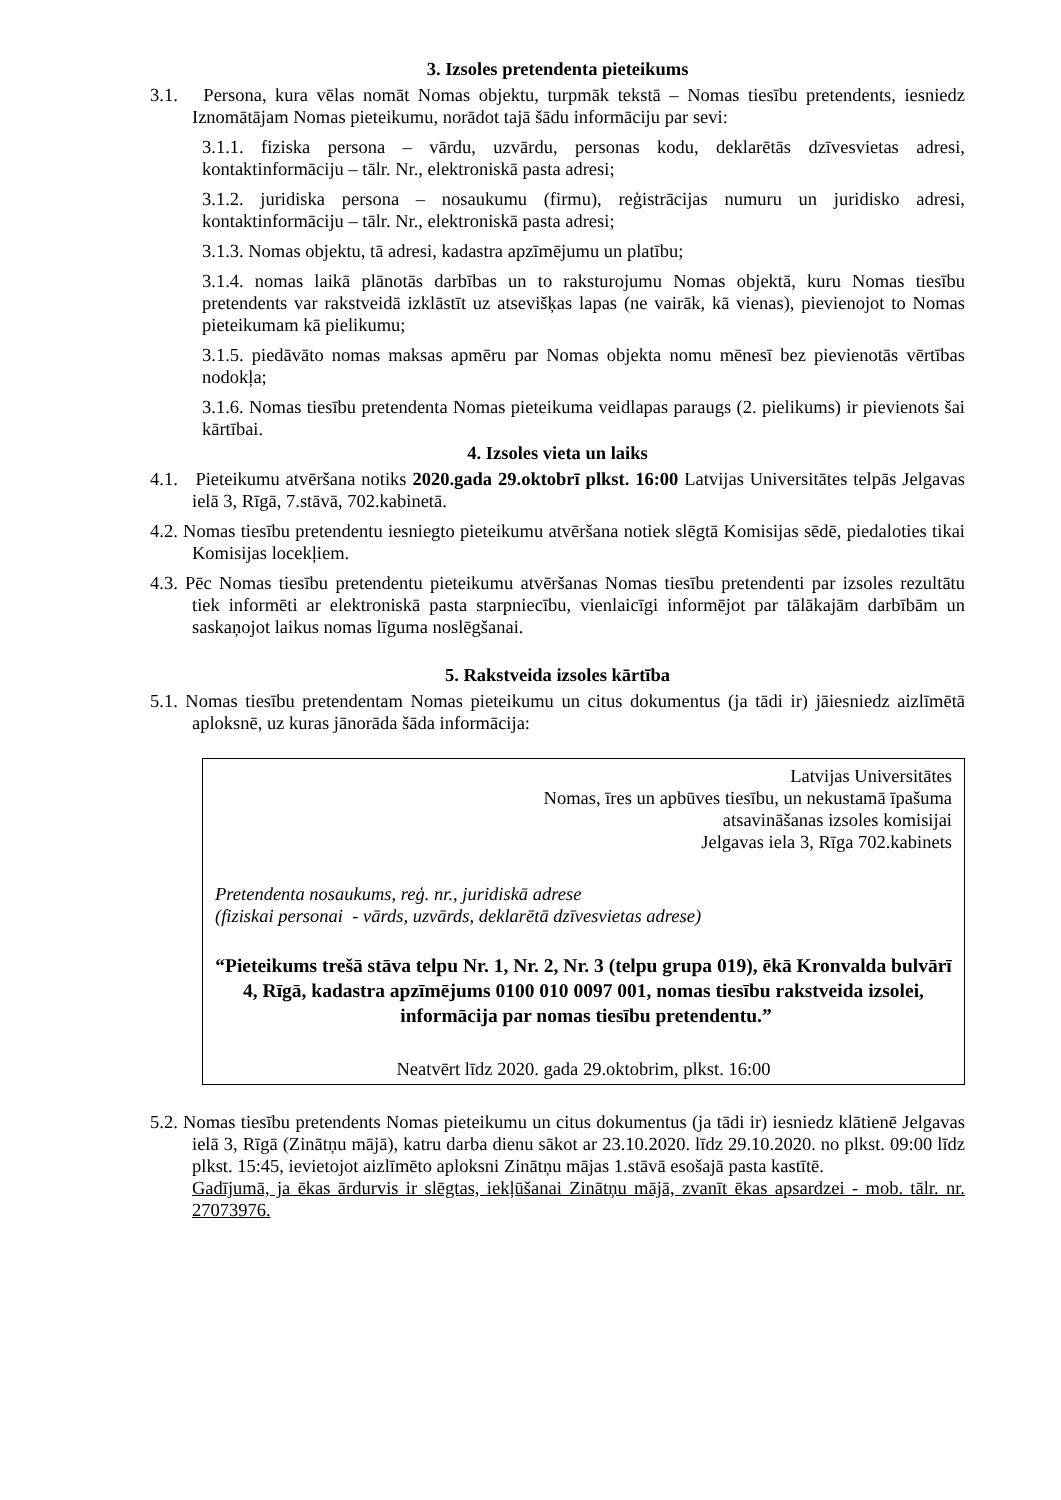3. Izsoles pretendenta pieteikums
3.1. Persona, kura vēlas nomāt Nomas objektu, turpmāk tekstā – Nomas tiesību pretendents, iesniedz Iznomātājam Nomas pieteikumu, norādot tajā šādu informāciju par sevi:
3.1.1. fiziska persona – vārdu, uzvārdu, personas kodu, deklarētās dzīvesvietas adresi, kontaktinformāciju – tālr. Nr., elektroniskā pasta adresi;
3.1.2. juridiska persona – nosaukumu (firmu), reģistrācijas numuru un juridisko adresi, kontaktinformāciju – tālr. Nr., elektroniskā pasta adresi;
3.1.3. Nomas objektu, tā adresi, kadastra apzīmējumu un platību;
3.1.4. nomas laikā plānotās darbības un to raksturojumu Nomas objektā, kuru Nomas tiesību pretendents var rakstveidā izklāstīt uz atsevišķas lapas (ne vairāk, kā vienas), pievienojot to Nomas pieteikumam kā pielikumu;
3.1.5. piedāvāto nomas maksas apmēru par Nomas objekta nomu mēnesī bez pievienotās vērtības nodokļa;
3.1.6. Nomas tiesību pretendenta Nomas pieteikuma veidlapas paraugs (2. pielikums) ir pievienots šai kārtībai.
4. Izsoles vieta un laiks
4.1. Pieteikumu atvēršana notiks 2020.gada 29.oktobrī plkst. 16:00 Latvijas Universitātes telpās Jelgavas ielā 3, Rīgā, 7.stāvā, 702.kabinetā.
4.2. Nomas tiesību pretendentu iesniegto pieteikumu atvēršana notiek slēgtā Komisijas sēdē, piedaloties tikai Komisijas locekļiem.
4.3. Pēc Nomas tiesību pretendentu pieteikumu atvēršanas Nomas tiesību pretendenti par izsoles rezultātu tiek informēti ar elektroniskā pasta starpniecību, vienlaicīgi informējot par tālākajām darbībām un saskaņojot laikus nomas līguma noslēgšanai.
5. Rakstveida izsoles kārtība
5.1. Nomas tiesību pretendentam Nomas pieteikumu un citus dokumentus (ja tādi ir) jāiesniedz aizlīmētā aploksnē, uz kuras jānorāda šāda informācija:
Latvijas Universitātes
Nomas, īres un apbūves tiesību, un nekustamā īpašuma
atsavināšanas izsoles komisijai
Jelgavas iela 3, Rīga 702.kabinets
Pretendenta nosaukums, reģ. nr., juridiskā adrese
(fiziskai personai - vārds, uzvārds, deklarētā dzīvesvietas adrese)
“Pieteikums trešā stāva telpu Nr. 1, Nr. 2, Nr. 3 (telpu grupa 019), ēkā Kronvalda bulvārī 4, Rīgā, kadastra apzīmējums 0100 010 0097 001, nomas tiesību rakstveida izsolei, informācija par nomas tiesību pretendentu.”
Neatvērt līdz 2020. gada 29.oktobrim, plkst. 16:00
5.2. Nomas tiesību pretendents Nomas pieteikumu un citus dokumentus (ja tādi ir) iesniedz klātienē Jelgavas ielā 3, Rīgā (Zinātņu mājā), katru darba dienu sākot ar 23.10.2020. līdz 29.10.2020. no plkst. 09:00 līdz plkst. 15:45, ievietojot aizlīmēto aploksni Zinātņu mājas 1.stāvā esošajā pasta kastītē.
Gadījumā, ja ēkas ārdurvis ir slēgtas, iekļūšanai Zinātņu mājā, zvanīt ēkas apsardzei - mob. tālr. nr. 27073976.